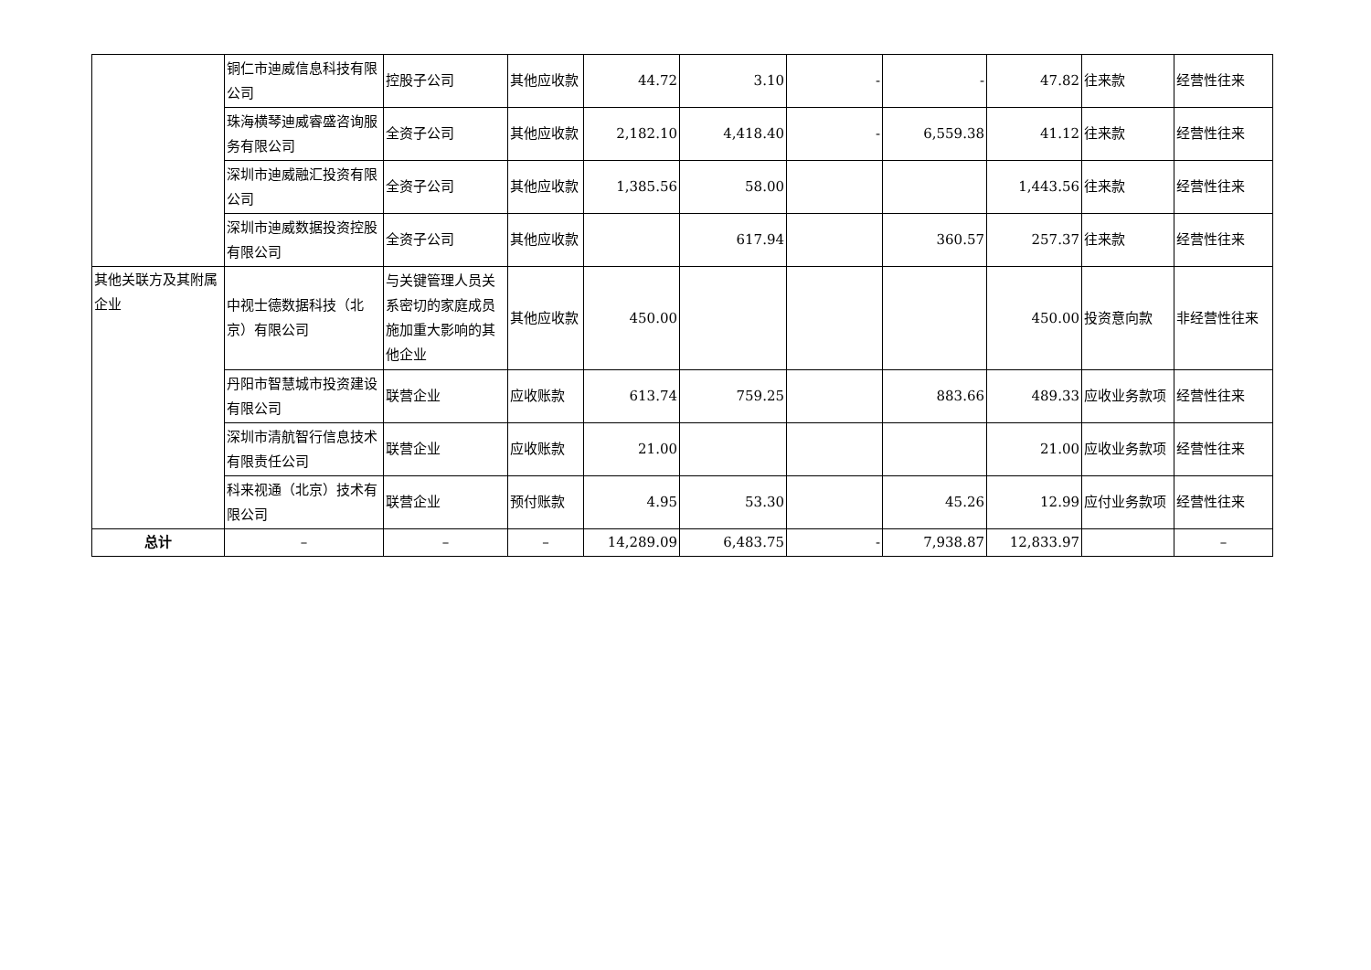| | 铜仁市迪威信息科技有限公司 | 控股子公司 | 其他应收款 | 44.72 | 3.10 | - | - | 47.82 | 往来款 | 经营性往来 |
| | 珠海横琴迪威睿盛咨询服务有限公司 | 全资子公司 | 其他应收款 | 2,182.10 | 4,418.40 | - | 6,559.38 | 41.12 | 往来款 | 经营性往来 |
| | 深圳市迪威融汇投资有限公司 | 全资子公司 | 其他应收款 | 1,385.56 | 58.00 | | | 1,443.56 | 往来款 | 经营性往来 |
| | 深圳市迪威数据投资控股有限公司 | 全资子公司 | 其他应收款 | | 617.94 | | 360.57 | 257.37 | 往来款 | 经营性往来 |
| 其他关联方及其附属企业 | 中视士德数据科技（北京）有限公司 | 与关键管理人员关系密切的家庭成员施加重大影响的其他企业 | 其他应收款 | 450.00 | | | | 450.00 | 投资意向款 | 非经营性往来 |
| | 丹阳市智慧城市投资建设有限公司 | 联营企业 | 应收账款 | 613.74 | 759.25 | | 883.66 | 489.33 | 应收业务款项 | 经营性往来 |
| | 深圳市清航智行信息技术有限责任公司 | 联营企业 | 应收账款 | 21.00 | | | | 21.00 | 应收业务款项 | 经营性往来 |
| | 科来视通（北京）技术有限公司 | 联营企业 | 预付账款 | 4.95 | 53.30 | | 45.26 | 12.99 | 应付业务款项 | 经营性往来 |
| 总计 | – | – | – | 14,289.09 | 6,483.75 | - | 7,938.87 | 12,833.97 | | – |